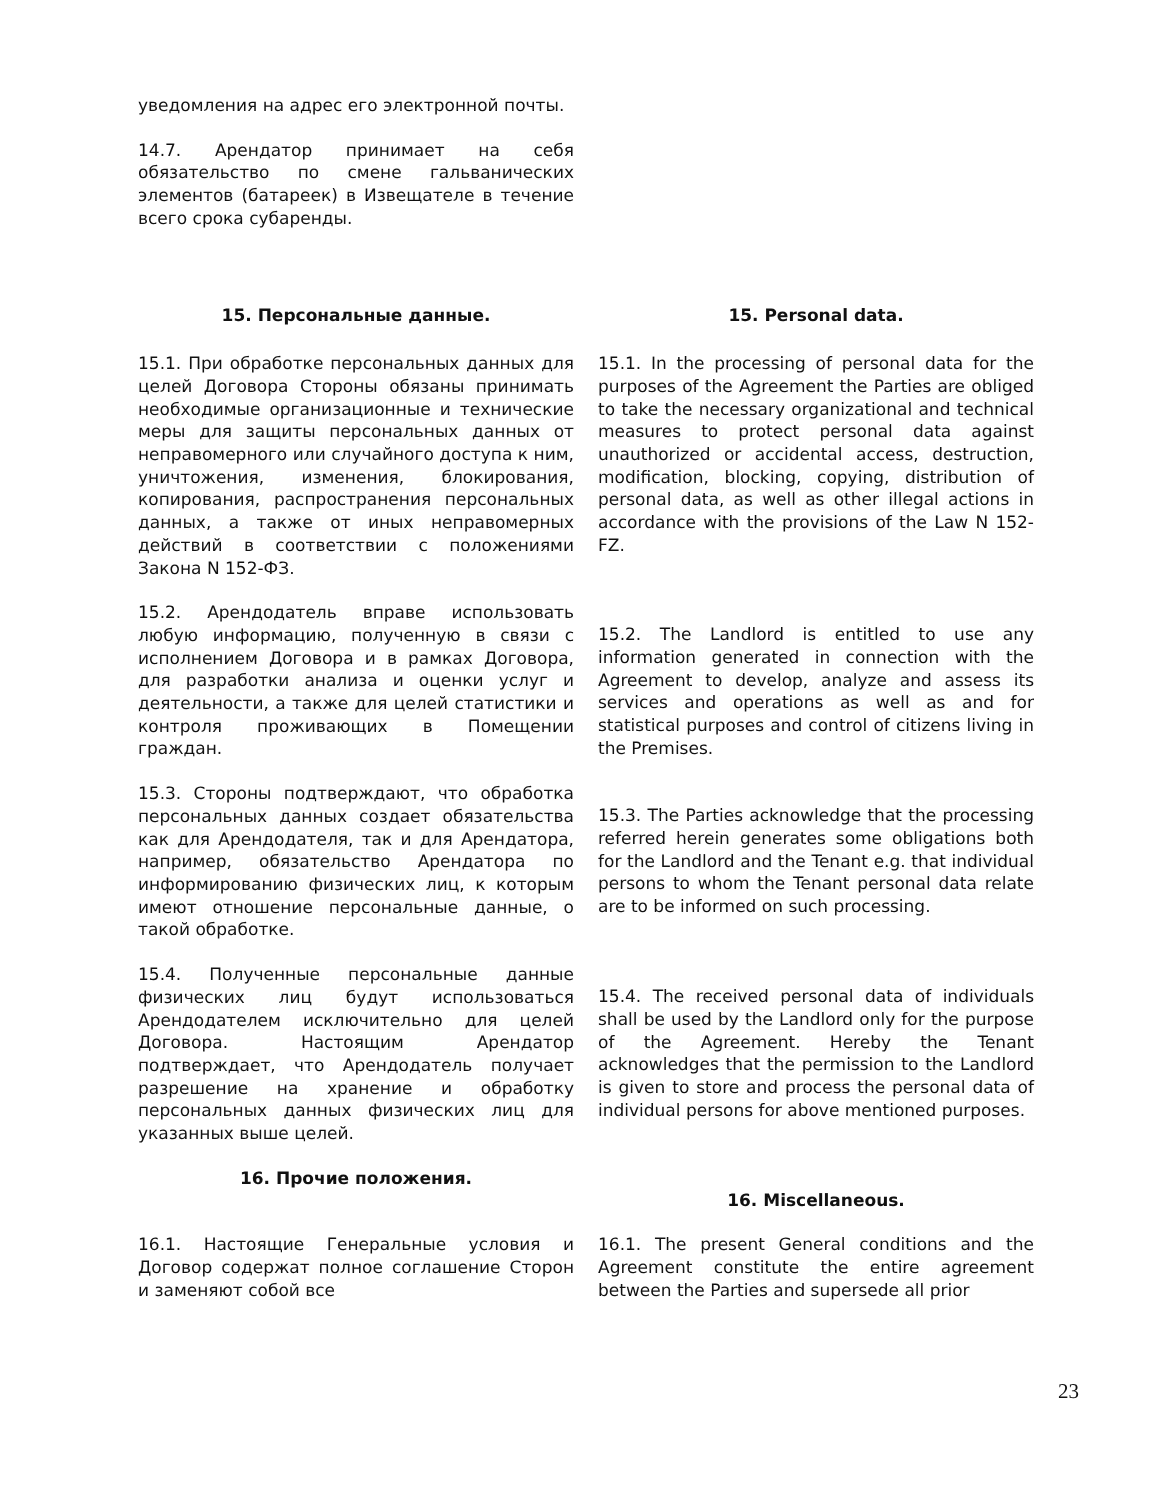уведомления на адрес его электронной почты.
14.7. Арендатор принимает на себя обязательство по смене гальванических элементов (батареек) в Извещателе в течение всего срока субаренды.
15. Персональные данные. 15. Personal data.
15.1. При обработке персональных данных для целей Договора Стороны обязаны принимать необходимые организационные и технические меры для защиты персональных данных от неправомерного или случайного доступа к ним, уничтожения, изменения, блокирования, копирования, распространения персональных данных, а также от иных неправомерных действий в соответствии с положениями Закона N 152-ФЗ.
15.1. In the processing of personal data for the purposes of the Agreement the Parties are obliged to take the necessary organizational and technical measures to protect personal data against unauthorized or accidental access, destruction, modification, blocking, copying, distribution of personal data, as well as other illegal actions in accordance with the provisions of the Law N 152-FZ.
15.2. Арендодатель вправе использовать любую информацию, полученную в связи с исполнением Договора и в рамках Договора, для разработки анализа и оценки услуг и деятельности, а также для целей статистики и контроля проживающих в Помещении граждан.
15.2. The Landlord is entitled to use any information generated in connection with the Agreement to develop, analyze and assess its services and operations as well as and for statistical purposes and control of citizens living in the Premises.
15.3. Стороны подтверждают, что обработка персональных данных создает обязательства как для Арендодателя, так и для Арендатора, например, обязательство Арендатора по информированию физических лиц, к которым имеют отношение персональные данные, о такой обработке.
15.3. The Parties acknowledge that the processing referred herein generates some obligations both for the Landlord and the Tenant e.g. that individual persons to whom the Tenant personal data relate are to be informed on such processing.
15.4. Полученные персональные данные физических лиц будут использоваться Арендодателем исключительно для целей Договора. Настоящим Арендатор подтверждает, что Арендодатель получает разрешение на хранение и обработку персональных данных физических лиц для указанных выше целей.
15.4. The received personal data of individuals shall be used by the Landlord only for the purpose of the Agreement. Hereby the Tenant acknowledges that the permission to the Landlord is given to store and process the personal data of individual persons for above mentioned purposes.
16. Прочие положения.
16. Miscellaneous.
16.1. Настоящие Генеральные условия и Договор содержат полное соглашение Сторон и заменяют собой все
16.1. The present General conditions and the Agreement constitute the entire agreement between the Parties and supersede all prior
23